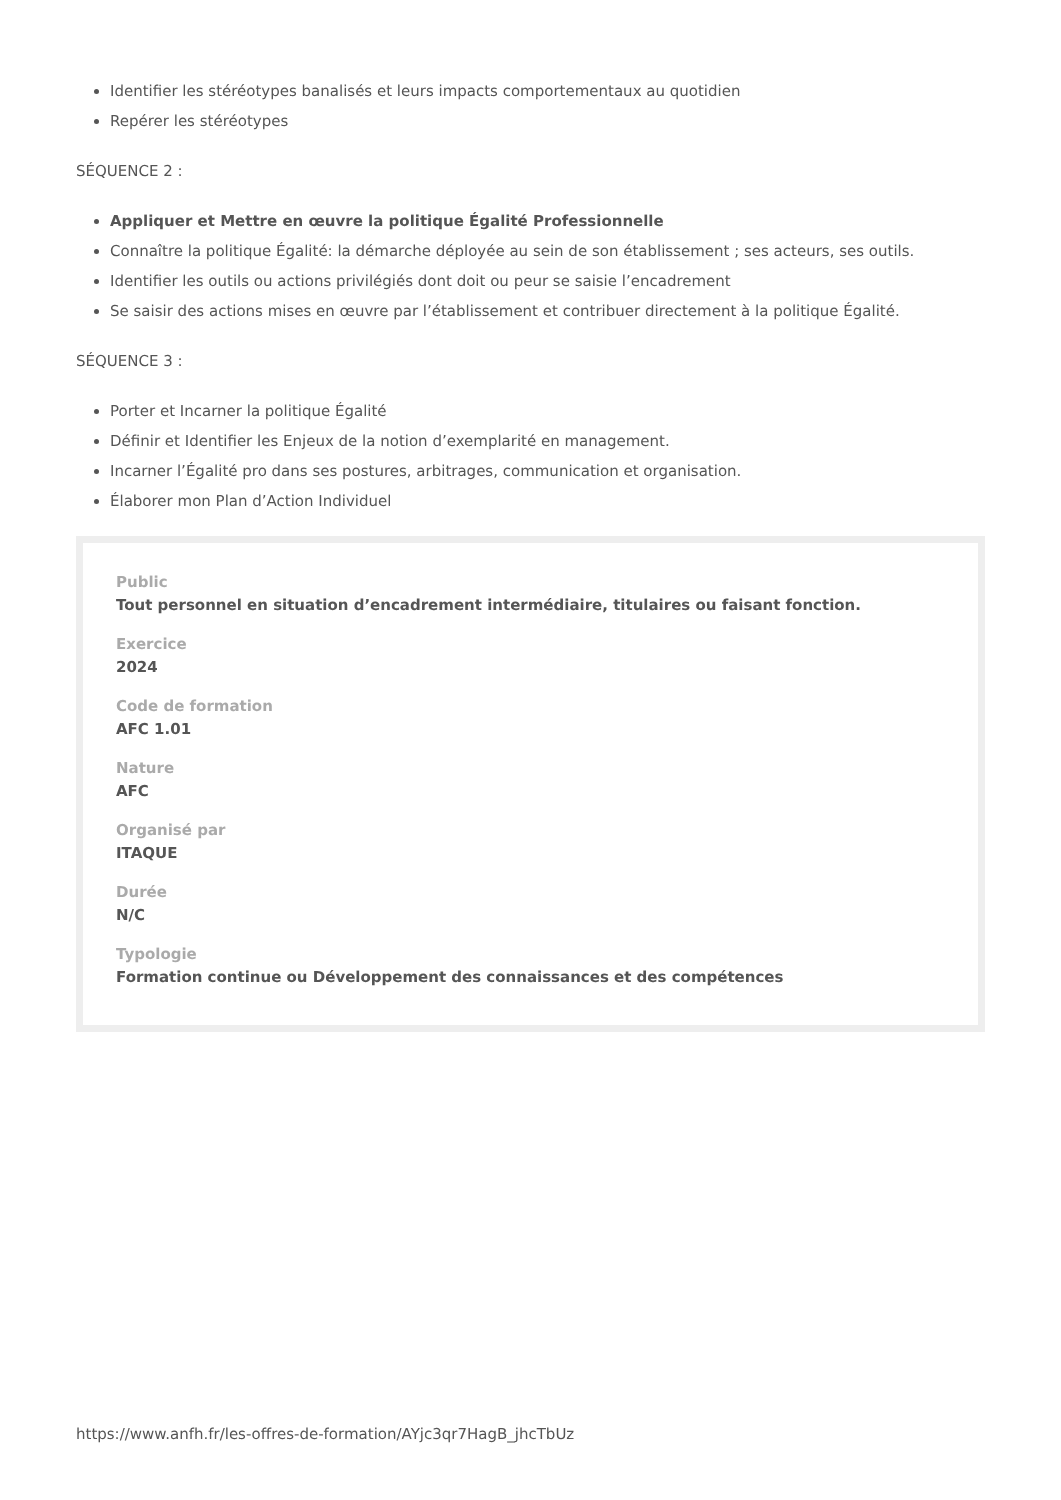Identifier les stéréotypes banalisés et leurs impacts comportementaux au quotidien
Repérer les stéréotypes
SÉQUENCE 2 :
Appliquer et Mettre en œuvre la politique Égalité Professionnelle
Connaître la politique Égalité: la démarche déployée au sein de son établissement ; ses acteurs, ses outils.
Identifier les outils ou actions privilégiés dont doit ou peur se saisie l’encadrement
Se saisir des actions mises en œuvre par l’établissement et contribuer directement à la politique Égalité.
SÉQUENCE 3 :
Porter et Incarner la politique Égalité
Définir et Identifier les Enjeux de la notion d’exemplarité en management.
Incarner l’Égalité pro dans ses postures, arbitrages, communication et organisation.
Élaborer mon Plan d’Action Individuel
Public
Tout personnel en situation d’encadrement intermédiaire, titulaires ou faisant fonction.
Exercice
2024
Code de formation
AFC 1.01
Nature
AFC
Organisé par
ITAQUE
Durée
N/C
Typologie
Formation continue ou Développement des connaissances et des compétences
https://www.anfh.fr/les-offres-de-formation/AYjc3qr7HagB_jhcTbUz